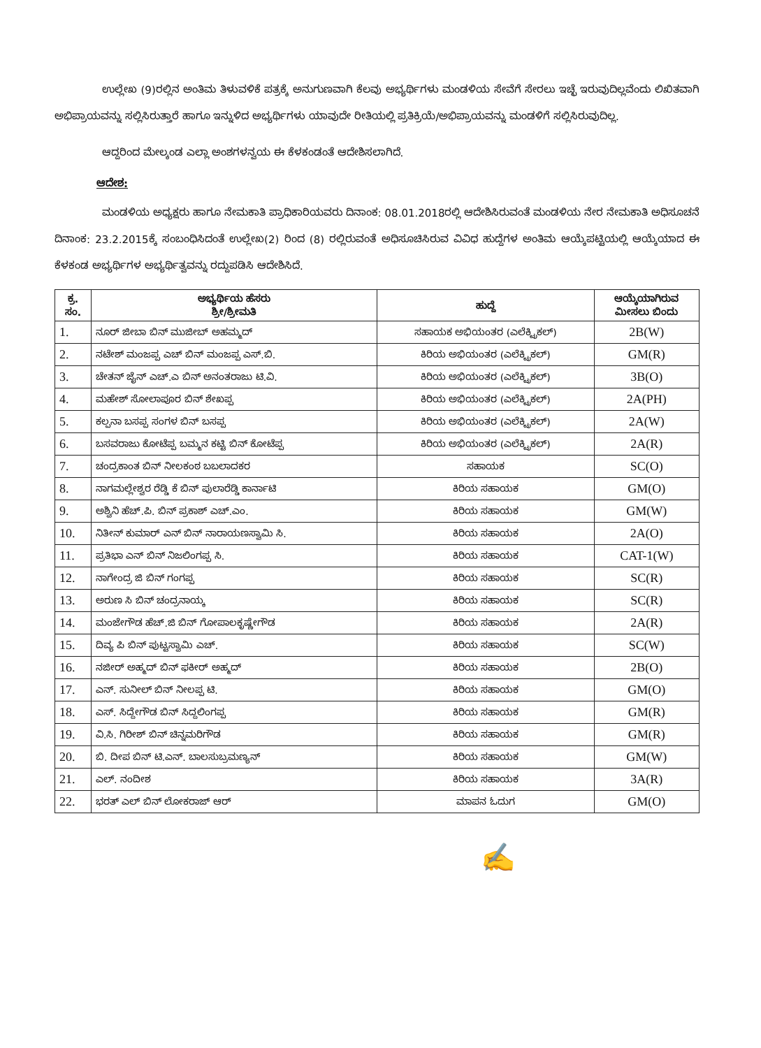ಉಲ್ಲೇಖ (9)ರಲ್ಲಿನ ಅಂತಿಮ ತಿಳುವಳಿಕೆ ಪತ್ರಕ್ಕೆ ಅನುಗುಣವಾಗಿ ಕೆಲವು ಅಭ್ಯರ್ಥಿಗಳು ಮಂಡಳಿಯ ಸೇವೆಗೆ ಸೇರಲು ಇಚ್ಛೆ ಇರುವುದಿಲ್ಲವೆಂದು ಲಿಖಿತವಾಗಿ ಅಭಿಪ್ರಾಯವನ್ನು ಸಲ್ಲಿಸಿರುತ್ತಾರೆ ಹಾಗೂ ಇನ್ನುಳಿದ ಅಭ್ಯರ್ಥಿಗಳು ಯಾವುದೇ ರೀತಿಯಲ್ಲಿ ಪ್ರತಿಕ್ರಿಯೆ/ಅಭಿಪ್ರಾಯವನ್ನು ಮಂಡಳಿಗೆ ಸಲ್ಲಿಸಿರುವುದಿಲ್ಲ.
ಆದ್ದರಿಂದ ಮೇಲ್ಕಂಡ ಎಲ್ಲಾ ಅಂಶಗಳನ್ವಯ ಈ ಕೆಳಕಂಡಂತೆ ಆದೇಶಿಸಲಾಗಿದೆ.
ಆದೇಶ:
ಮಂಡಳಿಯ ಅಧ್ಯಕ್ಷರು ಹಾಗೂ ನೇಮಕಾತಿ ಪ್ರಾಧಿಕಾರಿಯವರು ದಿನಾಂಕ: 08.01.2018ರಲ್ಲಿ ಆದೇಶಿಸಿರುವಂತೆ ಮಂಡಳಿಯ ನೇರ ನೇಮಕಾತಿ ಅಧಿಸೂಚನೆ ದಿನಾಂಕ: 23.2.2015ಕ್ಕೆ ಸಂಬಂಧಿಸಿದಂತೆ ಉಲ್ಲೇಖ(2) ರಿಂದ (8) ರಲ್ಲಿರುವಂತೆ ಅಧಿಸೂಚಿಸಿರುವ ವಿವಿಧ ಹುದ್ದೆಗಳ ಅಂತಿಮ ಆಯ್ಕೆಪಟ್ಟಿಯಲ್ಲಿ ಆಯ್ಕೆಯಾದ ಈ ಕೆಳಕಂಡ ಅಭ್ಯರ್ಥಿಗಳ ಅಭ್ಯರ್ಥಿತ್ವವನ್ನು ರದ್ದುಪಡಿಸಿ ಆದೇಶಿಸಿದೆ.
| ಕ್ರ. ಸಂ. | ಅಭ್ಯರ್ಥಿಯ ಹೆಸರು ಶ್ರೀ/ಶ್ರೀಮತಿ | ಹುದ್ದೆ | ಆಯ್ಕೆಯಾಗಿರುವ ಮೀಸಲು ಬಿಂದು |
| --- | --- | --- | --- |
| 1. | ನೂರ್ ಜೀಬಾ ಬಿನ್ ಮುಜೀಬ್ ಅಹಮ್ಮದ್ | ಸಹಾಯಕ ಅಭಿಯಂತರ (ಎಲೆಕ್ಟ್ರಿಕಲ್) | 2B(W) |
| 2. | ನಟೇಶ್ ಮಂಜಪ್ಪ ಎಚ್ ಬಿನ್ ಮಂಜಪ್ಪ ಎಸ್.ಬಿ. | ಕಿರಿಯ ಅಭಿಯಂತರ (ಎಲೆಕ್ಟ್ರಿಕಲ್) | GM(R) |
| 3. | ಚೇತನ್ ಜೈನ್ ಎಚ್.ಎ ಬಿನ್ ಅನಂತರಾಜು ಟಿ.ವಿ. | ಕಿರಿಯ ಅಭಿಯಂತರ (ಎಲೆಕ್ಟ್ರಿಕಲ್) | 3B(O) |
| 4. | ಮಹೇಶ್ ಸೋಲಾಪೂರ ಬಿನ್ ಶೇಖಪ್ಪ | ಕಿರಿಯ ಅಭಿಯಂತರ (ಎಲೆಕ್ಟ್ರಿಕಲ್) | 2A(PH) |
| 5. | ಕಲ್ಪನಾ ಬಸಪ್ಪ ಸಂಗಳ ಬಿನ್ ಬಸಪ್ಪ | ಕಿರಿಯ ಅಭಿಯಂತರ (ಎಲೆಕ್ಟ್ರಿಕಲ್) | 2A(W) |
| 6. | ಬಸವರಾಜು ಕೋಟೆಪ್ಪ ಬಮ್ಮನ ಕಟ್ಟಿ ಬಿನ್ ಕೋಟೆಪ್ಪ | ಕಿರಿಯ ಅಭಿಯಂತರ (ಎಲೆಕ್ಟ್ರಿಕಲ್) | 2A(R) |
| 7. | ಚಂದ್ರಕಾಂತ ಬಿನ್ ನೀಲಕಂಠ ಬಬಲಾದಕರ | ಸಹಾಯಕ | SC(O) |
| 8. | ನಾಗಮಲ್ಲೇಶ್ವರ ರೆಡ್ಡಿ ಕೆ ಬಿನ್ ಪುಲಾರೆಡ್ಡಿ ಕಾರ್ನಾಟಿ | ಕಿರಿಯ ಸಹಾಯಕ | GM(O) |
| 9. | ಅಶ್ವಿನಿ ಹೆಚ್.ಪಿ. ಬಿನ್ ಪ್ರಕಾಶ್ ಎಚ್.ಎಂ. | ಕಿರಿಯ ಸಹಾಯಕ | GM(W) |
| 10. | ನಿತೀನ್ ಕುಮಾರ್ ಎನ್ ಬಿನ್ ನಾರಾಯಣಸ್ವಾಮಿ ಸಿ. | ಕಿರಿಯ ಸಹಾಯಕ | 2A(O) |
| 11. | ಪ್ರತಿಭಾ ಎನ್ ಬಿನ್ ನಿಜಲಿಂಗಪ್ಪ ಸಿ. | ಕಿರಿಯ ಸಹಾಯಕ | CAT-1(W) |
| 12. | ನಾಗೇಂದ್ರ ಜಿ ಬಿನ್ ಗಂಗಪ್ಪ | ಕಿರಿಯ ಸಹಾಯಕ | SC(R) |
| 13. | ಅರುಣ ಸಿ ಬಿನ್ ಚಂದ್ರನಾಯ್ಕ | ಕಿರಿಯ ಸಹಾಯಕ | SC(R) |
| 14. | ಮಂಜೇಗೌಡ ಹೆಚ್.ಜಿ ಬಿನ್ ಗೋಪಾಲಕೃಷ್ಣೇಗೌಡ | ಕಿರಿಯ ಸಹಾಯಕ | 2A(R) |
| 15. | ದಿವ್ಯ ಪಿ ಬಿನ್ ಪುಟ್ಟಸ್ವಾಮಿ ಎಚ್. | ಕಿರಿಯ ಸಹಾಯಕ | SC(W) |
| 16. | ನಜೀರ್ ಅಹ್ಮದ್ ಬಿನ್ ಫಕೀರ್ ಅಹ್ಮದ್ | ಕಿರಿಯ ಸಹಾಯಕ | 2B(O) |
| 17. | ಎನ್. ಸುನೀಲ್ ಬಿನ್ ನೀಲಪ್ಪ ಟಿ. | ಕಿರಿಯ ಸಹಾಯಕ | GM(O) |
| 18. | ಎಸ್. ಸಿದ್ದೇಗೌಡ ಬಿನ್ ಸಿದ್ದಲಿಂಗಪ್ಪ | ಕಿರಿಯ ಸಹಾಯಕ | GM(R) |
| 19. | ವಿ.ಸಿ. ಗಿರೀಶ್ ಬಿನ್ ಚಿನ್ನಮರಿಗೌಡ | ಕಿರಿಯ ಸಹಾಯಕ | GM(R) |
| 20. | ಬಿ. ದೀಪ ಬಿನ್ ಟಿ.ಎನ್. ಬಾಲಸುಬ್ರಮಣ್ಯನ್ | ಕಿರಿಯ ಸಹಾಯಕ | GM(W) |
| 21. | ಎಲ್. ನಂದೀಶ | ಕಿರಿಯ ಸಹಾಯಕ | 3A(R) |
| 22. | ಭರತ್ ಎಲ್ ಬಿನ್ ಲೋಕರಾಜ್ ಆರ್ | ಮಾಪನ ಓದುಗ | GM(O) |
✍